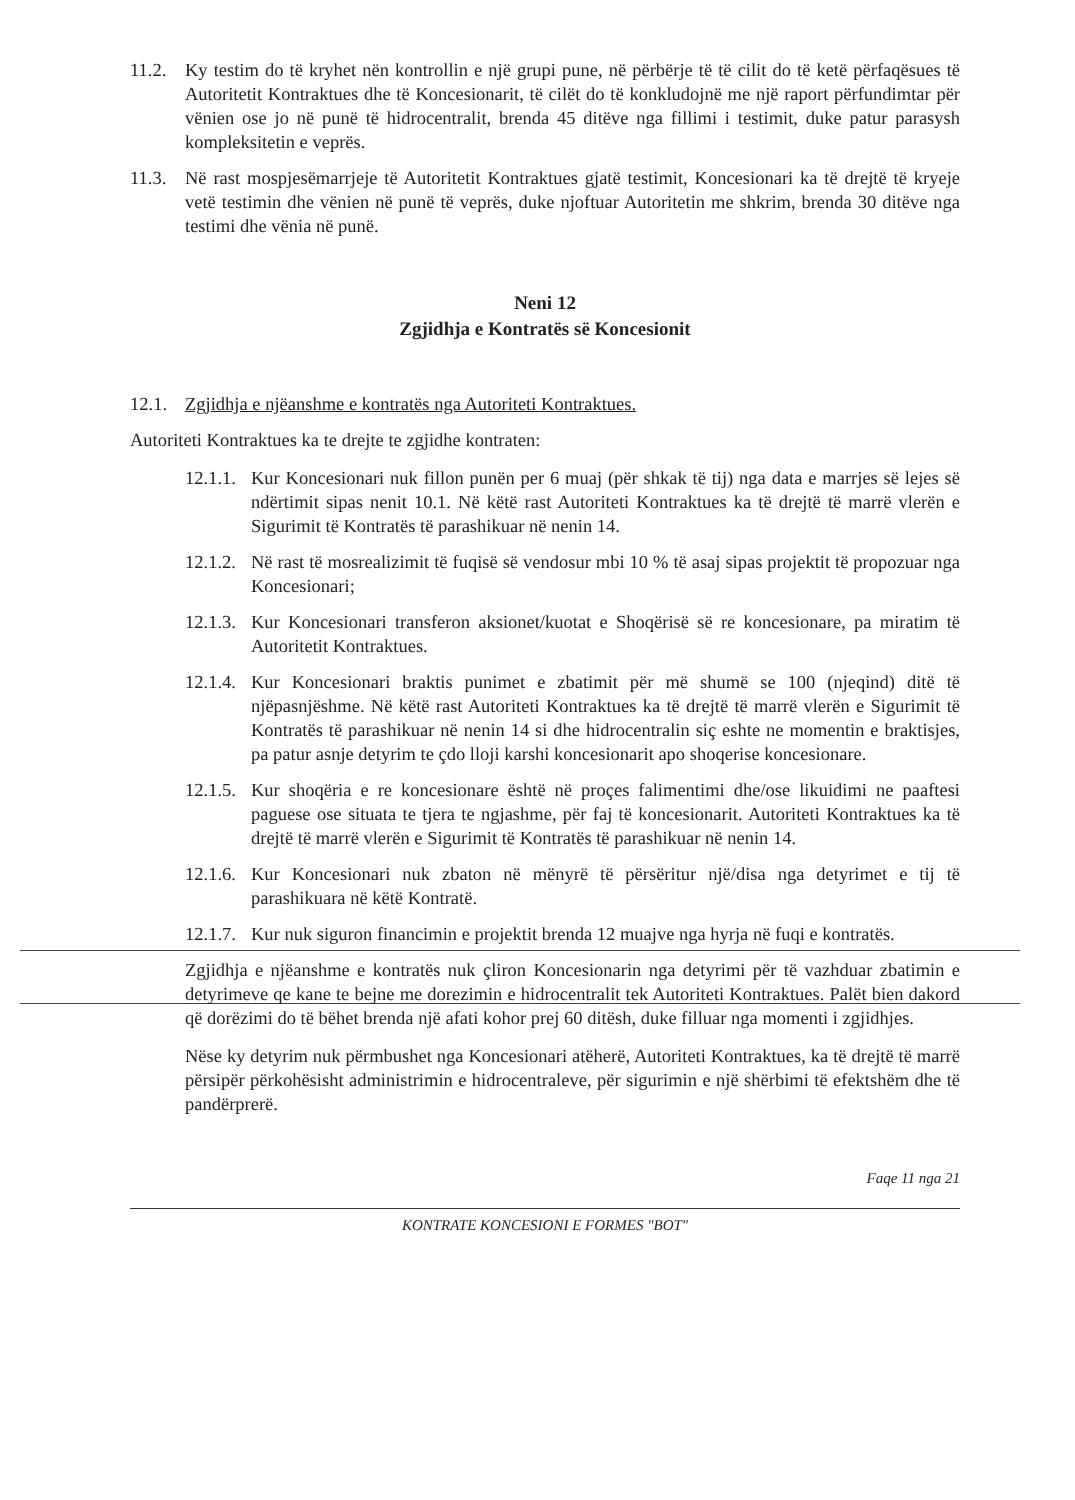11.2. Ky testim do të kryhet nën kontrollin e një grupi pune, në përbërje të të cilit do të ketë përfaqësues të Autoritetit Kontraktues dhe të Koncesionarit, të cilët do të konkludojnë me një raport përfundimtar për vënien ose jo në punë të hidrocentralit, brenda 45 ditëve nga fillimi i testimit, duke patur parasysh kompleksitetin e veprës.
11.3. Në rast mospjesëmarrjeje të Autoritetit Kontraktues gjatë testimit, Koncesionari ka të drejtë të kryeje vetë testimin dhe vënien në punë të veprës, duke njoftuar Autoritetin me shkrim, brenda 30 ditëve nga testimi dhe vënia në punë.
Neni 12
Zgjidhja e Kontratës së Koncesionit
12.1. Zgjidhja e njëanshme e kontratës nga Autoriteti Kontraktues.
Autoriteti Kontraktues ka te drejte te zgjidhe kontraten:
12.1.1. Kur Koncesionari nuk fillon punën per 6 muaj (për shkak të tij) nga data e marrjes së lejes së ndërtimit sipas nenit 10.1. Në këtë rast Autoriteti Kontraktues ka të drejtë të marrë vlerën e Sigurimit të Kontratës të parashikuar në nenin 14.
12.1.2. Në rast të mosrealizimit të fuqisë së vendosur mbi 10 % të asaj sipas projektit të propozuar nga Koncesionari;
12.1.3. Kur Koncesionari transferon aksionet/kuotat e Shoqërisë së re koncesionare, pa miratim të Autoritetit Kontraktues.
12.1.4. Kur Koncesionari braktis punimet e zbatimit për më shumë se 100 (njeqind) ditë të njëpasnjëshme. Në këtë rast Autoriteti Kontraktues ka të drejtë të marrë vlerën e Sigurimit të Kontratës të parashikuar në nenin 14 si dhe hidrocentralin siç eshte ne momentin e braktisjes, pa patur asnje detyrim te çdo lloji karshi koncesionarit apo shoqerise koncesionare.
12.1.5. Kur shoqëria e re koncesionare është në proçes falimentimi dhe/ose likuidimi ne paaftesi paguese ose situata te tjera te ngjashme, për faj të koncesionarit. Autoriteti Kontraktues ka të drejtë të marrë vlerën e Sigurimit të Kontratës të parashikuar në nenin 14.
12.1.6. Kur Koncesionari nuk zbaton në mënyrë të përsëritur një/disa nga detyrimet e tij të parashikuara në këtë Kontratë.
12.1.7. Kur nuk siguron financimin e projektit brenda 12 muajve nga hyrja në fuqi e kontratës.
Zgjidhja e njëanshme e kontratës nuk çliron Koncesionarin nga detyrimi për të vazhduar zbatimin e detyrimeve qe kane te bejne me dorezimin e hidrocentralit tek Autoriteti Kontraktues. Palët bien dakord që dorëzimi do të bëhet brenda një afati kohor prej 60 ditësh, duke filluar nga momenti i zgjidhjes.
Nëse ky detyrim nuk përmbushet nga Koncesionari atëherë, Autoriteti Kontraktues, ka të drejtë të marrë përsipër përkohësisht administrimin e hidrocentraleve, për sigurimin e një shërbimi të efektshëm dhe të pandërprerë.
Faqe 11 nga 21
KONTRATE KONCESIONI E FORMES "BOT"